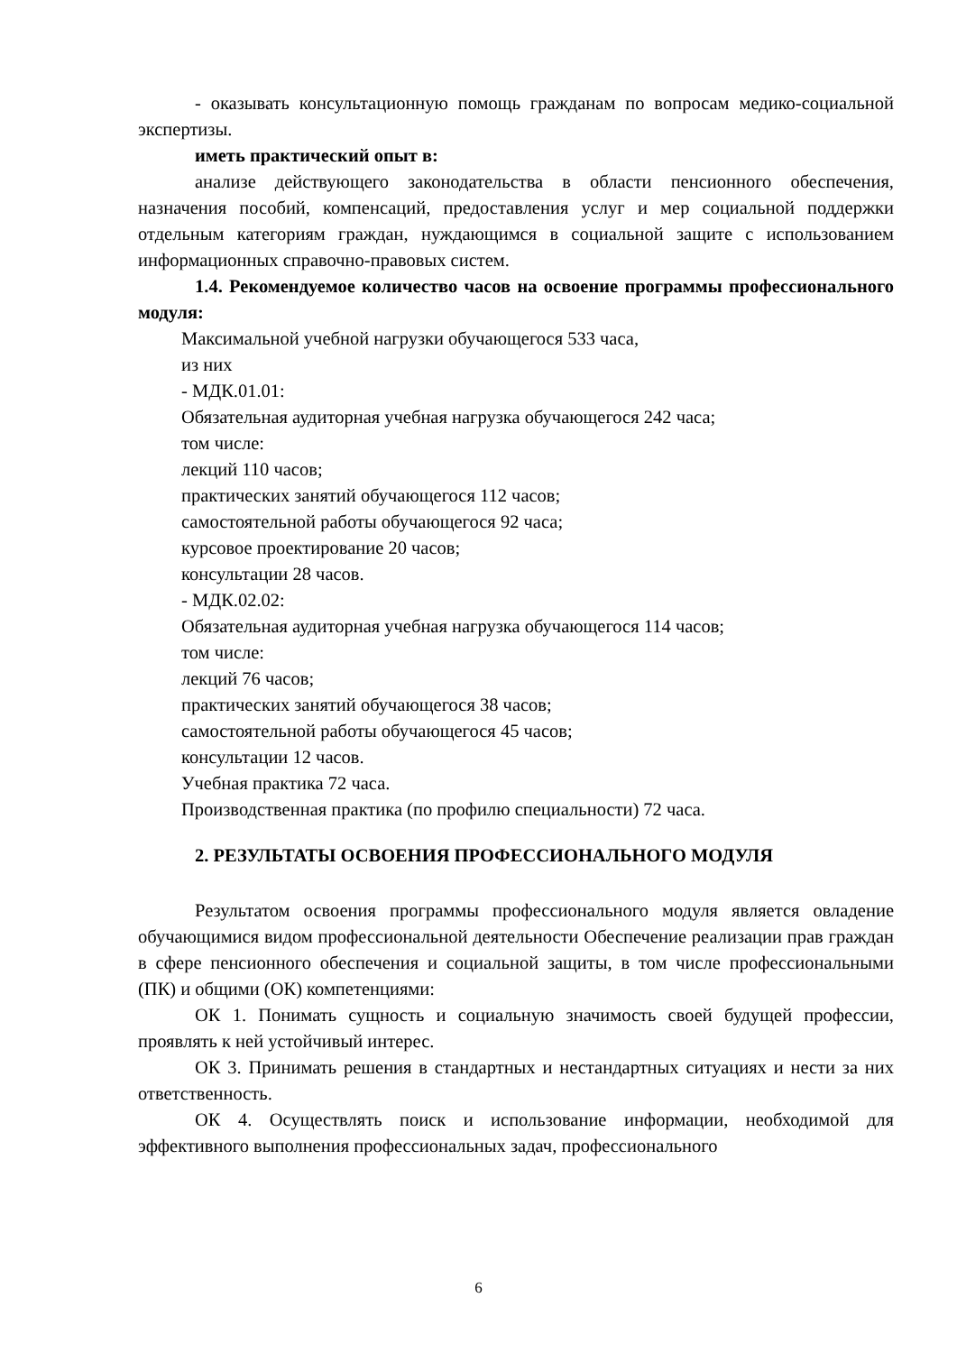- оказывать консультационную помощь гражданам по вопросам медико-социальной экспертизы.
иметь практический опыт в:
анализе действующего законодательства в области пенсионного обеспечения, назначения пособий, компенсаций, предоставления услуг и мер социальной поддержки отдельным категориям граждан, нуждающимся в социальной защите с использованием информационных справочно-правовых систем.
1.4. Рекомендуемое количество часов на освоение программы профессионального модуля:
Максимальной учебной нагрузки обучающегося 533 часа,
из них
- МДК.01.01:
Обязательная аудиторная учебная нагрузка обучающегося 242 часа;
том числе:
лекций 110 часов;
практических занятий обучающегося 112 часов;
самостоятельной работы обучающегося 92 часа;
курсовое проектирование 20 часов;
консультации 28 часов.
- МДК.02.02:
Обязательная аудиторная учебная нагрузка обучающегося 114 часов;
том числе:
лекций 76 часов;
практических занятий обучающегося 38 часов;
самостоятельной работы обучающегося 45 часов;
консультации 12 часов.
Учебная практика 72 часа.
Производственная практика (по профилю специальности) 72 часа.
2. РЕЗУЛЬТАТЫ ОСВОЕНИЯ ПРОФЕССИОНАЛЬНОГО МОДУЛЯ
Результатом освоения программы профессионального модуля является овладение обучающимися видом профессиональной деятельности Обеспечение реализации прав граждан в сфере пенсионного обеспечения и социальной защиты, в том числе профессиональными (ПК) и общими (ОК) компетенциями:
ОК 1. Понимать сущность и социальную значимость своей будущей профессии, проявлять к ней устойчивый интерес.
ОК 3. Принимать решения в стандартных и нестандартных ситуациях и нести за них ответственность.
ОК 4. Осуществлять поиск и использование информации, необходимой для эффективного выполнения профессиональных задач, профессионального
6